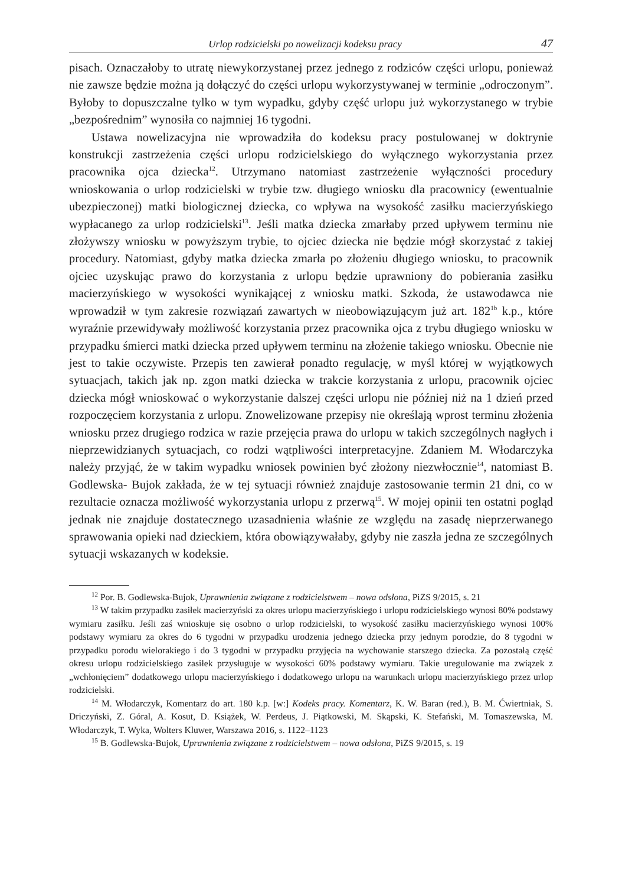Urlop rodzicielski po nowelizacji kodeksu pracy 47
pisach. Oznaczałoby to utratę niewykorzystanej przez jednego z rodziców części urlopu, ponieważ nie zawsze będzie można ją dołączyć do części urlopu wykorzystywanej w terminie „odroczonym”. Byłoby to dopuszczalne tylko w tym wypadku, gdyby część urlopu już wykorzystanego w trybie „bezpośrednim” wynosiła co najmniej 16 tygodni.
Ustawa nowelizacyjna nie wprowadziła do kodeksu pracy postulowanej w doktrynie konstrukcji zastrzeżenia części urlopu rodzicielskiego do wyłącznego wykorzystania przez pracownika ojca dziecka<sup>12</sup>. Utrzymano natomiast zastrzeżenie wyłączności procedury wnioskowania o urlop rodzicielski w trybie tzw. długiego wniosku dla pracownicy (ewentualnie ubezpieczonej) matki biologicznej dziecka, co wpływa na wysokość zasiłku macierzyńskiego wypłacanego za urlop rodzicielski<sup>13</sup>. Jeśli matka dziecka zmarłaby przed upływem terminu nie złożywszy wniosku w powyższym trybie, to ojciec dziecka nie będzie mógł skorzystać z takiej procedury. Natomiast, gdyby matka dziecka zmarła po złożeniu długiego wniosku, to pracownik ojciec uzyskując prawo do korzystania z urlopu będzie uprawniony do pobierania zasiłku macierzyńskiego w wysokości wynikającej z wniosku matki. Szkoda, że ustawodawca nie wprowadził w tym zakresie rozwiązań zawartych w nieobowiązującym już art. 182<sup>1b</sup> k.p., które wyraźnie przewidywały możliwość korzystania przez pracownika ojca z trybu długiego wniosku w przypadku śmierci matki dziecka przed upływem terminu na złożenie takiego wniosku. Obecnie nie jest to takie oczywiste. Przepis ten zawierał ponadto regulację, w myśl której w wyjątkowych sytuacjach, takich jak np. zgon matki dziecka w trakcie korzystania z urlopu, pracownik ojciec dziecka mógł wnioskować o wykorzystanie dalszej części urlopu nie później niż na 1 dzień przed rozpoczęciem korzystania z urlopu. Znowelizowane przepisy nie określają wprost terminu złożenia wniosku przez drugiego rodzica w razie przejęcia prawa do urlopu w takich szczególnych nagłych i nieprzewidzianych sytuacjach, co rodzi wątpliwości interpretacyjne. Zdaniem M. Włodarczyka należy przyjąć, że w takim wypadku wniosek powinien być złożony niezwłocznie<sup>14</sup>, natomiast B. Godlewska- Bujok zakłada, że w tej sytuacji również znajduje zastosowanie termin 21 dni, co w rezultacie oznacza możliwość wykorzystania urlopu z przerwą<sup>15</sup>. W mojej opinii ten ostatni pogląd jednak nie znajduje dostatecznego uzasadnienia właśnie ze względu na zasadę nieprzerwanego sprawowania opieki nad dzieckiem, która obowiązywałaby, gdyby nie zaszła jedna ze szczególnych sytuacji wskazanych w kodeksie.
<sup>12</sup> Por. B. Godlewska-Bujok, Uprawnienia związane z rodzicielstwem – nowa odsłona, PiZS 9/2015, s. 21
<sup>13</sup> W takim przypadku zasiłek macierzyński za okres urlopu macierzyńskiego i urlopu rodzicielskiego wynosi 80% podstawy wymiaru zasiłku. Jeśli zaś wnioskuje się osobno o urlop rodzicielski, to wysokość zasiłku macierzyńskiego wynosi 100% podstawy wymiaru za okres do 6 tygodni w przypadku urodzenia jednego dziecka przy jednym porodzie, do 8 tygodni w przypadku porodu wielorakiego i do 3 tygodni w przypadku przyjęcia na wychowanie starszego dziecka. Za pozostałą część okresu urlopu rodzicielskiego zasiłek przysługuje w wysokości 60% podstawy wymiaru. Takie uregulowanie ma związek z „wchłonięciem” dodatkowego urlopu macierzyńskiego i dodatkowego urlopu na warunkach urlopu macierzyńskiego przez urlop rodzicielski.
<sup>14</sup> M. Włodarczyk, Komentarz do art. 180 k.p. [w:] Kodeks pracy. Komentarz, K. W. Baran (red.), B. M. Ćwiertniak, S. Driczyński, Z. Góral, A. Kosut, D. Książek, W. Perdeus, J. Piątkowski, M. Skąpski, K. Stefański, M. Tomaszewska, M. Włodarczyk, T. Wyka, Wolters Kluwer, Warszawa 2016, s. 1122–1123
<sup>15</sup> B. Godlewska-Bujok, Uprawnienia związane z rodzicielstwem – nowa odsłona, PiZS 9/2015, s. 19